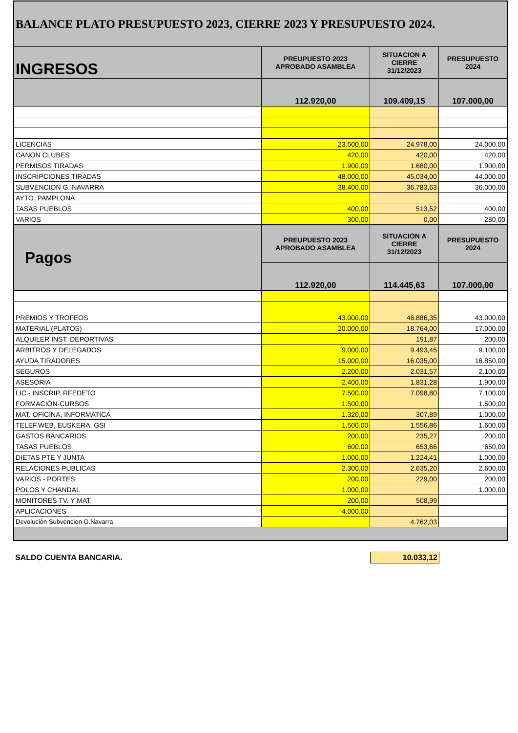| BALANCE PLATO PRESUPUESTO 2023, CIERRE 2023 Y PRESUPUESTO 2024. | | | |
| --- | --- | --- | --- |
| INGRESOS | PREUPUESTO 2023 APROBADO ASAMBLEA | SITUACION A CIERRE 31/12/2023 | PRESUPUESTO 2024 |
| | 112.920,00 | 109.409,15 | 107.000,00 |
| LICENCIAS | 23.500,00 | 24.978,00 | 24.000,00 |
| CANON CLUBES | 420,00 | 420,00 | 420,00 |
| PERMISOS TIRADAS | 1.900,00 | 1.680,00 | 1.900,00 |
| INSCRIPCIONES TIRADAS | 48.000,00 | 45.034,00 | 44.000,00 |
| SUBVENCION G. NAVARRA | 38.400,00 | 36.783,63 | 36.000,00 |
| AYTO. PAMPLONA | | | |
| TASAS PUEBLOS | 400,00 | 513,52 | 400,00 |
| VARIOS | 300,00 | 0,00 | 280,00 |
| Pagos | PREUPUESTO 2023 APROBADO ASAMBLEA | SITUACION A CIERRE 31/12/2023 | PRESUPUESTO 2024 |
| | 112.920,00 | 114.445,63 | 107.000,00 |
| PREMIOS Y TROFEOS | 43.000,00 | 46.886,35 | 43.000,00 |
| MATERIAL (PLATOS) | 20.000,00 | 18.764,00 | 17.000,00 |
| ALQUILER INST. DEPORTIVAS | | 191,87 | 200,00 |
| ARBITROS Y DELEGADOS | 9.000,00 | 9.493,45 | 9.100,00 |
| AYUDA TIRADORES | 15.000,00 | 16.035,00 | 16.850,00 |
| SEGUROS | 2.200,00 | 2.031,57 | 2.100,00 |
| ASESORIA | 2.400,00 | 1.831,28 | 1.900,00 |
| LIC.- INSCRIP. RFEDETO | 7.500,00 | 7.098,80 | 7.100,00 |
| FORMACIÓN-CURSOS | 1.500,00 | | 1.500,00 |
| MAT. OFICINA, INFORMATICA | 1.320,00 | 307,89 | 1.000,00 |
| TELEF.WEB, EUSKERA, GSI | 1.500,00 | 1.556,86 | 1.600,00 |
| GASTOS BANCARIOS | 200,00 | 235,27 | 200,00 |
| TASAS PUEBLOS | 600,00 | 653,66 | 650,00 |
| DIETAS PTE Y JUNTA | 1.000,00 | 1.224,41 | 1.000,00 |
| RELACIONES PUBLICAS | 2.300,00 | 2.635,20 | 2.600,00 |
| VARIOS - PORTES | 200,00 | 229,00 | 200,00 |
| POLOS Y CHANDAL | 1.000,00 | | 1.000,00 |
| MONITORES TV. Y MAT. | 200,00 | 508,99 | |
| APLICACIONES | 4.000,00 | | |
| Devolución Subvencion G.Navarra | | 4.762,03 | |
SALDO CUENTA BANCARIA. 10.033,12